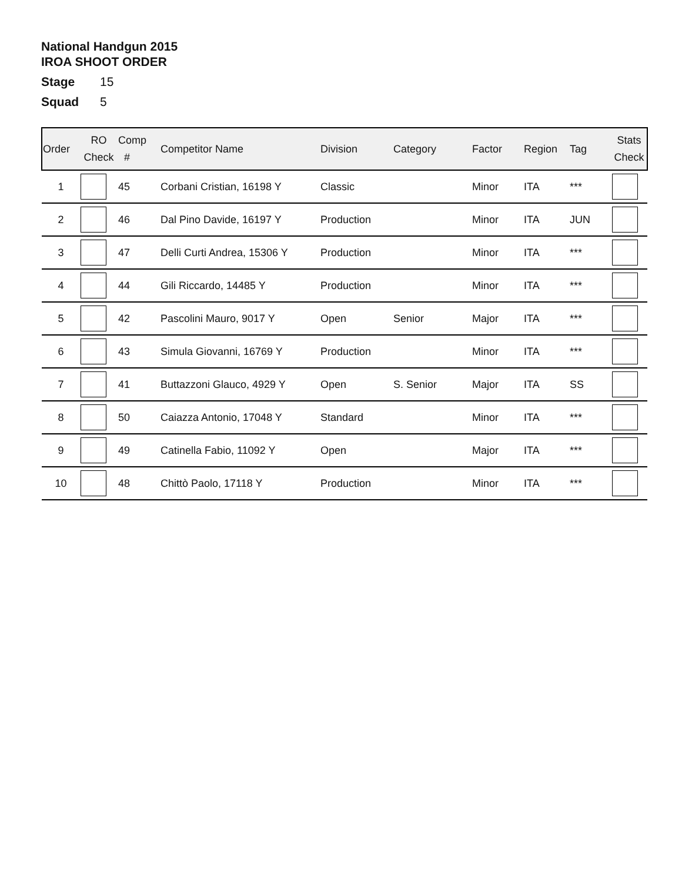National Handgun 2015
IROA SHOOT ORDER
Stage 15
Squad 5
| Order | RO Check | Comp # | Competitor Name | Division | Category | Factor | Region | Tag | Stats Check |
| --- | --- | --- | --- | --- | --- | --- | --- | --- | --- |
| 1 | | 45 | Corbani Cristian, 16198 Y | Classic | | Minor | ITA | *** | |
| 2 | | 46 | Dal Pino Davide, 16197 Y | Production | | Minor | ITA | JUN | |
| 3 | | 47 | Delli Curti Andrea, 15306 Y | Production | | Minor | ITA | *** | |
| 4 | | 44 | Gili Riccardo, 14485 Y | Production | | Minor | ITA | *** | |
| 5 | | 42 | Pascolini Mauro, 9017 Y | Open | Senior | Major | ITA | *** | |
| 6 | | 43 | Simula Giovanni, 16769 Y | Production | | Minor | ITA | *** | |
| 7 | | 41 | Buttazzoni Glauco, 4929 Y | Open | S. Senior | Major | ITA | SS | |
| 8 | | 50 | Caiazza Antonio, 17048 Y | Standard | | Minor | ITA | *** | |
| 9 | | 49 | Catinella Fabio, 11092 Y | Open | | Major | ITA | *** | |
| 10 | | 48 | Chittò Paolo, 17118 Y | Production | | Minor | ITA | *** | |